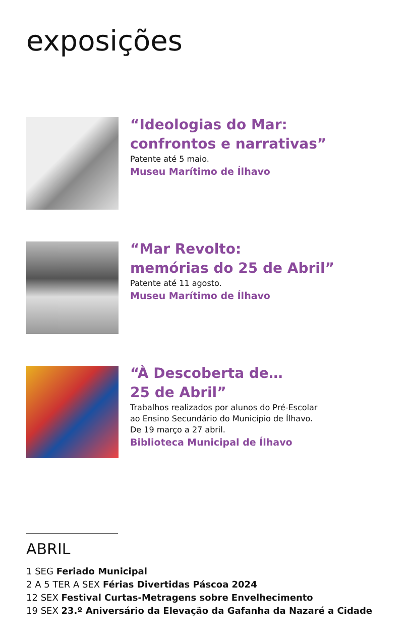exposições
“Ideologias do Mar:
confrontos e narrativas”
Patente até 5 maio.
Museu Marítimo de Ílhavo
“Mar Revolto:
memórias do 25 de Abril”
Patente até 11 agosto.
Museu Marítimo de Ílhavo
“À Descoberta de…
25 de Abril”
Trabalhos realizados por alunos do Pré-Escolar
ao Ensino Secundário do Município de Ílhavo.
De 19 março a 27 abril.
Biblioteca Municipal de Ílhavo
ABRIL
1 SEG Feriado Municipal
2 A 5 TER A SEX Férias Divertidas Páscoa 2024
12 SEX Festival Curtas-Metragens sobre Envelhecimento
19 SEX 23.º Aniversário da Elevação da Gafanha da Nazaré a Cidade